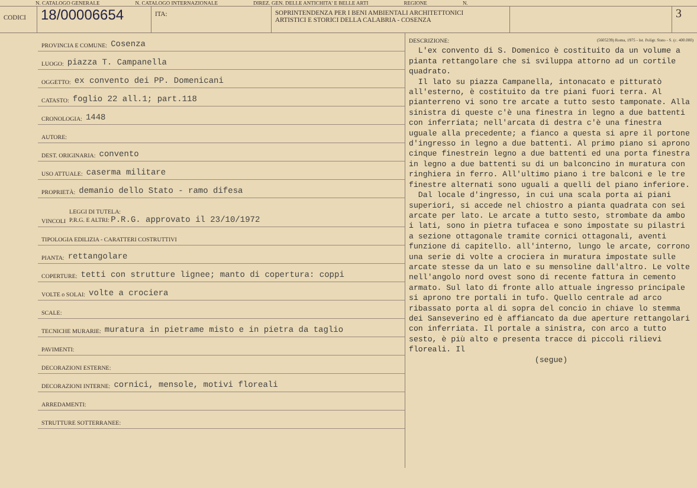N. CATALOGO GENERALE N. CATALOGO INTERNAZIONALE DIREZ. GEN. DELLE ANTICHITA' E BELLE ARTI REGIONE N.
CODICI
18/00006654
ITA: SOPRINTENDENZA PER I BENI AMBIENTALI ARCHITETTONICI
ARTISTICI E STORICI DELLA CALABRIA - COSENZA
3
PROVINCIA E COMUNE: Cosenza
LUOGO: piazza T. Campanella
OGGETTO: ex convento dei PP. Domenicani
CATASTO: foglio 22 all.1; part.118
CRONOLOGIA: 1448
AUTORE:
DEST. ORIGINARIA: convento
USO ATTUALE: caserma militare
PROPRIETÀ: demanio dello Stato - ramo difesa
VINCOLI LEGGI DI TUTELA:
P.R.G. E ALTRI: P.R.G. approvato il 23/10/1972
TIPOLOGIA EDILIZIA - CARATTERI COSTRUTTIVI
PIANTA: rettangolare
COPERTURE: tetti con strutture lignee; manto di copertura: coppi
VOLTE o SOLAI: volte a crociera
SCALE:
TECNICHE MURARIE: muratura in pietrame misto e in pietra da taglio
PAVIMENTI:
DECORAZIONI ESTERNE:
DECORAZIONI INTERNE: cornici, mensole, motivi floreali
ARREDAMENTI:
STRUTTURE SOTTERRANEE:
DESCRIZIONE: (5605239) Roma, 1975 - Ist. Poligr. Stato - S. (c. 400.000)
L'ex convento di S. Domenico è costituito da un volume a pianta rettangolare che si sviluppa attorno ad un cortile quadrato.
Il lato su piazza Campanella, intonacato e pitturatò all'esterno, è costituito da tre piani fuori terra. Al pianterreno vi sono tre arcate a tutto sesto tamponate. Alla sinistra di queste c'è una finestra in legno a due battenti con inferriata; nell'arcata di destra c'è una finestra uguale alla precedente; a fianco a questa si apre il portone d'ingresso in legno a due battenti. Al primo piano si aprono cinque finestrein legno a due battenti ed una porta finestra in legno a due battenti su di un balconcino in muratura con ringhiera in ferro. All'ultimo piano i tre balconi e le tre finestre alternati sono uguali a quelli del piano inferiore.
Dal locale d'ingresso, in cui una scala porta ai piani superiori, si accede nel chiostro a pianta quadrata con sei arcate per lato. Le arcate a tutto sesto, strombate da ambo i lati, sono in pietra tufacea e sono impostate su pilastri a sezione ottagonale tramite cornici ottagonali, aventi funzione di capitello. all'interno, lungo le arcate, corrono una serie di volte a crociera in muratura impostate sulle arcate stesse da un lato e su mensoline dall'altro. Le volte nell'angolo nord ovest sono di recente fattura in cemento armato. Sul lato di fronte allo attuale ingresso principale si aprono tre portali in tufo. Quello centrale ad arco ribassato porta al di sopra del concio in chiave lo stemma dei Sanseverino ed è affiancato da due aperture rettangolari con inferriata. Il portale a sinistra, con arco a tutto sesto, è più alto e presenta tracce di piccoli rilievi floreali. Il
(segue)